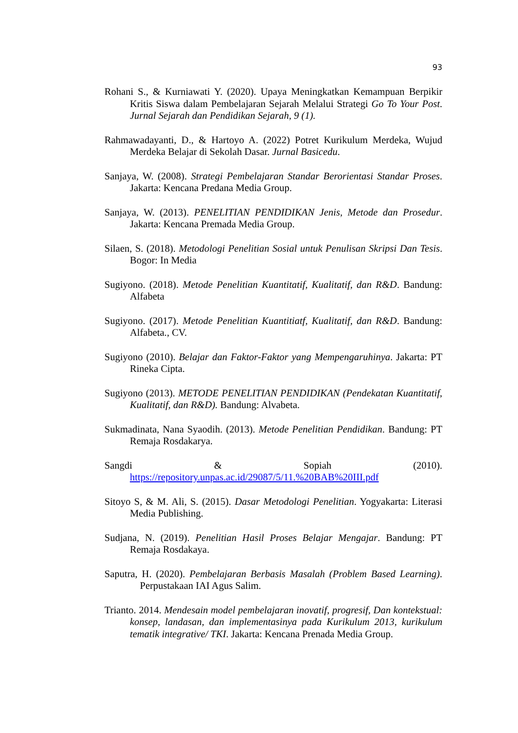93
Rohani S., & Kurniawati Y. (2020). Upaya Meningkatkan Kemampuan Berpikir Kritis Siswa dalam Pembelajaran Sejarah Melalui Strategi Go To Your Post. Jurnal Sejarah dan Pendidikan Sejarah, 9 (1).
Rahmawadayanti, D., & Hartoyo A. (2022) Potret Kurikulum Merdeka, Wujud Merdeka Belajar di Sekolah Dasar. Jurnal Basicedu.
Sanjaya, W. (2008). Strategi Pembelajaran Standar Berorientasi Standar Proses. Jakarta: Kencana Predana Media Group.
Sanjaya, W. (2013). PENELITIAN PENDIDIKAN Jenis, Metode dan Prosedur. Jakarta: Kencana Premada Media Group.
Silaen, S. (2018). Metodologi Penelitian Sosial untuk Penulisan Skripsi Dan Tesis. Bogor: In Media
Sugiyono. (2018). Metode Penelitian Kuantitatif, Kualitatif, dan R&D. Bandung: Alfabeta
Sugiyono. (2017). Metode Penelitian Kuantitiatf, Kualitatif, dan R&D. Bandung: Alfabeta., CV.
Sugiyono (2010). Belajar dan Faktor-Faktor yang Mempengaruhinya. Jakarta: PT Rineka Cipta.
Sugiyono (2013). METODE PENELITIAN PENDIDIKAN (Pendekatan Kuantitatif, Kualitatif, dan R&D). Bandung: Alvabeta.
Sukmadinata, Nana Syaodih. (2013). Metode Penelitian Pendidikan. Bandung: PT Remaja Rosdakarya.
Sangdi & Sopiah (2010).
https://repository.unpas.ac.id/29087/5/11.%20BAB%20III.pdf
Sitoyo S, & M. Ali, S. (2015). Dasar Metodologi Penelitian. Yogyakarta: Literasi Media Publishing.
Sudjana, N. (2019). Penelitian Hasil Proses Belajar Mengajar. Bandung: PT Remaja Rosdakaya.
Saputra, H. (2020). Pembelajaran Berbasis Masalah (Problem Based Learning). Perpustakaan IAI Agus Salim.
Trianto. 2014. Mendesain model pembelajaran inovatif, progresif, Dan kontekstual: konsep, landasan, dan implementasinya pada Kurikulum 2013, kurikulum tematik integrative/ TKI. Jakarta: Kencana Prenada Media Group.